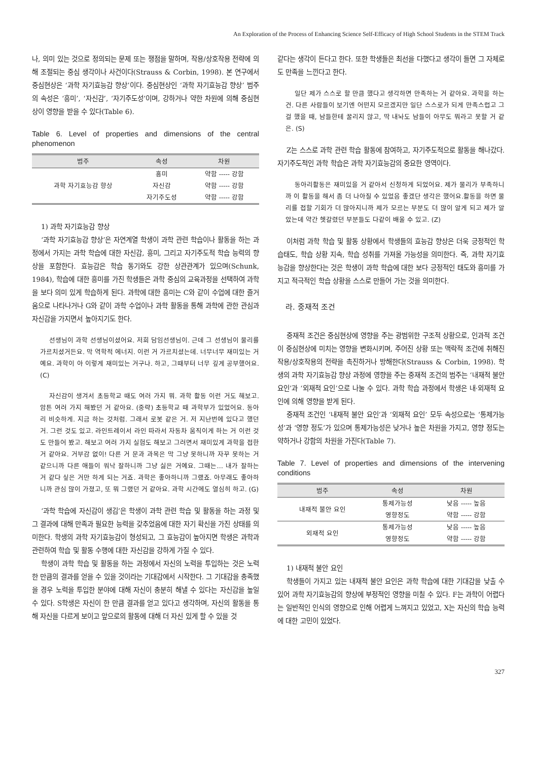An Exploration of the Process of Enhancing Science Self-Efficacy of High School Students in the STEM Track
나, 의미 있는 것으로 정의되는 문제 또는 쟁점을 말하며, 작용/상호작용 전략에 의해 조절되는 중심 생각이나 사건이다(Strauss & Corbin, 1998). 본 연구에서 중심현상은 ‘과학 자기효능감 향상’이다. 중심현상인 ‘과학 자기효능감 향상’ 범주의 속성은 ‘흥미’, ‘자신감’, ‘자기주도성’이며, 강하거나 약한 차원에 의해 중심현상이 영향을 받을 수 있다(Table 6).
Table 6. Level of properties and dimensions of the central phenomenon
| 범주 | 속성 | 차원 |
| --- | --- | --- |
| 과학 자기효능감 향상 | 흥미 | 약함 ----- 강함 |
| | 자신감 | 약함 ----- 강함 |
| | 자기주도성 | 약함 ----- 강함 |
1) 과학 자기효능감 향상
‘과학 자기효능감 향상’은 자연계열 학생이 과학 관련 학습이나 활동을 하는 과정에서 가지는 과학 학습에 대한 자신감, 흥미, 그리고 자기주도적 학습 능력의 향상을 포함한다. 효능감은 학습 동기와도 강한 상관관계가 있으며(Schunk, 1984), 학습에 대한 흥미를 가진 학생들은 과학 중심의 교육과정을 선택하여 과학을 보다 의미 있게 학습하게 된다. 과학에 대한 흥미는 C와 같이 수업에 대한 즐거움으로 나타나거나 G와 같이 과학 수업이나 과학 활동을 통해 과학에 관한 관심과 자신감을 가지면서 높아지기도 한다.
선생님이 과학 선생님이셨어요. 저희 담임선생님이. 근데 그 선생님이 물리를 가르치셨거든요. 막 역학적 에너지. 이런 거 가르치셨는데. 너무너무 재미있는 거예요. 과학이 아 이렇게 재미있는 거구나. 하고, 그때부터 너무 깊게 공부했어요. (C)
자신감이 생겨서 초등학교 때도 여러 가지 뭐. 과학 활동 이런 거도 해보고. 암튼 여러 가지 해봤던 거 같아요. (중략) 초등학교 때 과학부가 있었어요. 동아리 비슷하게. 지금 하는 것처럼. 그래서 로봇 같은 거. 저 지난번에 있다고 했던 거. 그런 것도 있고. 라인트레이서 라인 따라서 자동차 움직이게 하는 거 이런 것도 만들어 봤고. 해보고 여러 가지 실험도 해보고 그러면서 재미있게 과학을 접한 거 같아요. 거부감 없이! 다른 거 문과 과목은 막 그냥 못하니까 자꾸 못하는 거 같으니까 다른 애들이 워낙 잘하니까 그냥 싫은 거예요. 그때는… 내가 잘하는 거 같다 싶은 거만 하게 되는 거죠. 과학은 좋아하니까 그랬죠. 아무래도 좋아하니까 관심 많이 가졌고, 또 뭐 그랬던 거 같아요. 과학 시간에도 열심히 하고. (G)
‘과학 학습에 자신감이 생김’은 학생이 과학 관련 학습 및 활동을 하는 과정 및 그 결과에 대해 만족과 필요한 능력을 갖추었음에 대한 자기 확신을 가진 상태를 의미한다. 학생의 과학 자기효능감이 형성되고, 그 효능감이 높아지면 학생은 과학과 관련하여 학습 및 활동 수행에 대한 자신감을 강하게 가질 수 있다.
학생이 과학 학습 및 활동을 하는 과정에서 자신의 노력을 투입하는 것은 노력한 만큼의 결과를 얻을 수 있을 것이라는 기대감에서 시작한다. 그 기대감을 충족했을 경우 노력을 투입한 분야에 대해 자신이 충분히 해낼 수 있다는 자신감을 높일 수 있다. S학생은 자신이 한 만큼 결과를 얻고 있다고 생각하며, 자신의 활동을 통해 자신을 다르게 보이고 앞으로의 활동에 대해 더 자신 있게 할 수 있을 것
같다는 생각이 든다고 한다. 또한 학생들은 최선을 다했다고 생각이 들면 그 자체로도 만족을 느낀다고 한다.
일단 제가 스스로 할 만큼 했다고 생각하면 만족하는 거 같아요. 과학을 하는 건. 다른 사람들이 보기엔 어떤지 모르겠지만 일단 스스로가 되게 만족스럽고 그걸 했을 때, 남들한테 꿀리지 않고, 딱 내놔도 남들이 아무도 뭐라고 못할 거 같은. (S)
Z는 스스로 과학 관련 학습 활동에 참여하고, 자기주도적으로 활동을 해나갔다. 자기주도적인 과학 학습은 과학 자기효능감의 중요한 영역이다.
동아리활동은 재미있을 거 같아서 신청하게 되었어요. 제가 물리가 부족하니까 이 활동을 해서 좀 더 나아질 수 있었음 좋겠단 생각은 했어요.활동을 하면 물리를 접할 기회가 더 많아지니까 제가 모르는 부분도 더 많이 알게 되고 제가 알았는데 약간 헷갈렸던 부분들도 다같이 배울 수 있고. (Z)
이처럼 과학 학습 및 활동 상황에서 학생들의 효능감 향상은 더욱 긍정적인 학습태도, 학습 상황 지속, 학습 성취를 가져올 가능성을 의미한다. 즉, 과학 자기효능감을 향상한다는 것은 학생이 과학 학습에 대한 보다 긍정적인 태도와 흥미를 가지고 적극적인 학습 상황을 스스로 만들어 가는 것을 의미한다.
라. 중재적 조건
중재적 조건은 중심현상에 영향을 주는 광범위한 구조적 상황으로, 인과적 조건이 중심현상에 미치는 영향을 변화시키며, 주어진 상황 또는 맥락적 조건에 취해진 작용/상호작용의 전략을 촉진하거나 방해한다(Strauss & Corbin, 1998). 학생의 과학 자기효능감 향상 과정에 영향을 주는 중재적 조건의 범주는 ‘내재적 불안 요인’과 ‘외재적 요인’으로 나눌 수 있다. 과학 학습 과정에서 학생은 내·외재적 요인에 의해 영향을 받게 된다.
중재적 조건인 ‘내재적 불안 요인’과 ‘외재적 요인’ 모두 속성으로는 ‘통제가능성’과 ‘영향 정도’가 있으며 통제가능성은 낮거나 높은 차원을 가지고, 영향 정도는 약하거나 강함의 차원을 가진다(Table 7).
Table 7. Level of properties and dimensions of the intervening conditions
| 범주 | 속성 | 차원 |
| --- | --- | --- |
| 내재적 불안 요인 | 통제가능성 | 낮음 ----- 높음 |
| | 영향정도 | 약함 ----- 강함 |
| 외재적 요인 | 통제가능성 | 낮음 ----- 높음 |
| | 영향정도 | 약함 ----- 강함 |
1) 내재적 불안 요인
학생들이 가지고 있는 내재적 불안 요인은 과학 학습에 대한 기대감을 낮출 수 있어 과학 자기효능감의 향상에 부정적인 영향을 미칠 수 있다. F는 과학이 어렵다는 일반적인 인식의 영향으로 인해 어렵게 느껴지고 있었고, X는 자신의 학습 능력에 대한 고민이 있었다.
327